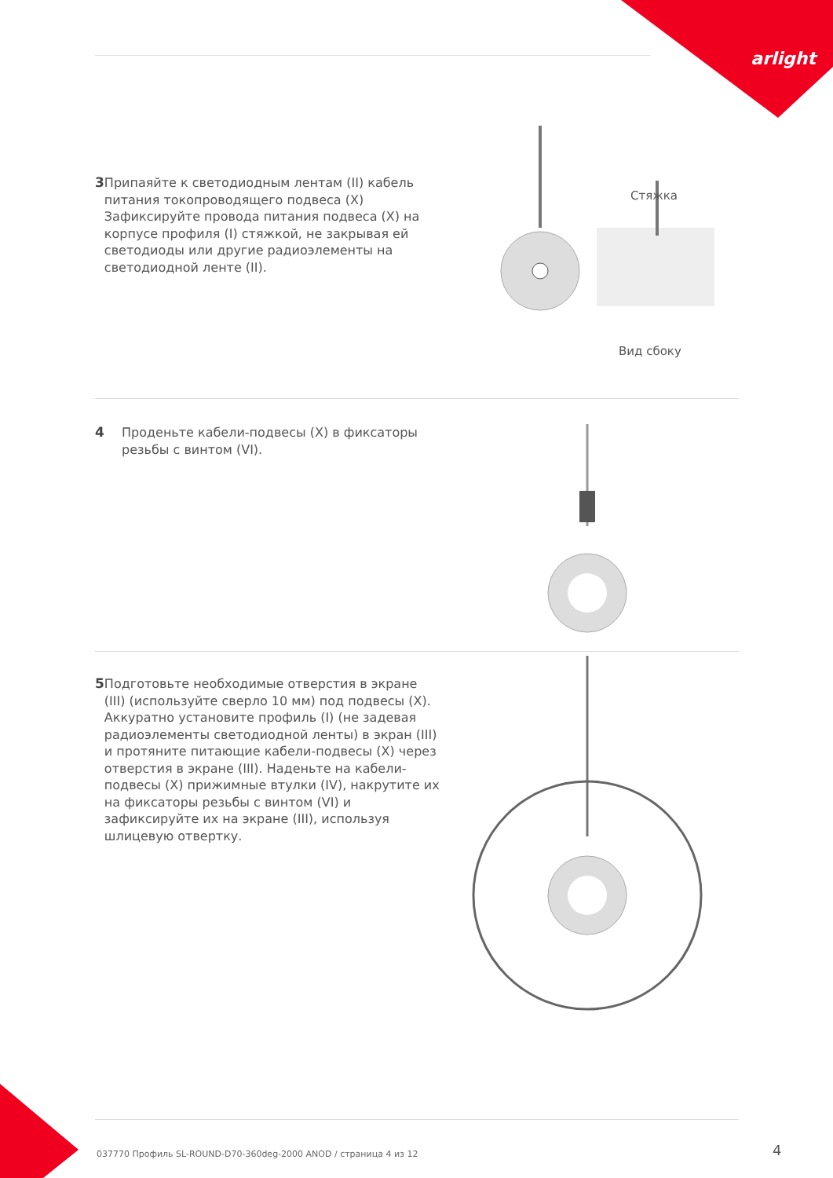arlight
3 Припаяйте к светодиодным лентам (II) кабель питания токопроводящего подвеса (X) Зафиксируйте провода питания подвеса (X) на корпусе профиля (I) стяжкой, не закрывая ей светодиоды или другие радиоэлементы на светодиодной ленте (II).
Стяжка
Вид сбоку
4 Проденьте кабели-подвесы (X) в фиксаторы резьбы с винтом (VI).
5 Подготовьте необходимые отверстия в экране (III) (используйте сверло 10 мм) под подвесы (X). Аккуратно установите профиль (I) (не задевая радиоэлементы светодиодной ленты) в экран (III) и протяните питающие кабели-подвесы (X) через отверстия в экране (III). Наденьте на кабели-подвесы (X) прижимные втулки (IV), накрутите их на фиксаторы резьбы с винтом (VI) и зафиксируйте их на экране (III), используя шлицевую отвертку.
037770 Профиль SL-ROUND-D70-360deg-2000 ANOD / страница 4 из 12
4